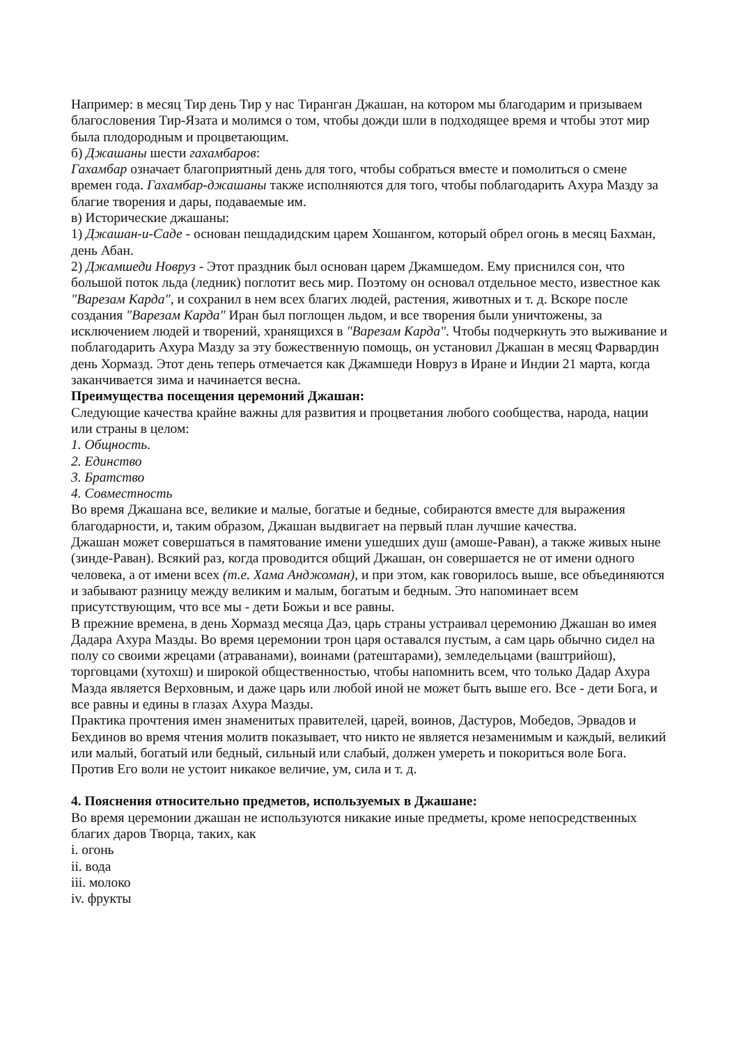Например: в месяц Тир день Тир у нас Тиранган Джашан, на котором мы благодарим и призываем благословения Тир-Язата и молимся о том, чтобы дожди шли в подходящее время и чтобы этот мир была плодородным и процветающим.
б) Джашаны шести гахамбаров:
Гахамбар означает благоприятный день для того, чтобы собраться вместе и помолиться о смене времен года. Гахамбар-джашаны также исполняются для того, чтобы поблагодарить Ахура Мазду за благие творения и дары, подаваемые им.
в) Исторические джашаны:
1) Джашан-и-Саде - основан пешдадидским царем Хошангом, который обрел огонь в месяц Бахман, день Абан.
2) Джамшеди Новруз - Этот праздник был основан царем Джамшедом. Ему приснился сон, что большой поток льда (ледник) поглотит весь мир. Поэтому он основал отдельное место, известное как "Варезам Карда", и сохранил в нем всех благих людей, растения, животных и т. д. Вскоре после создания "Варезам Карда" Иран был поглощен льдом, и все творения были уничтожены, за исключением людей и творений, хранящихся в "Варезам Карда". Чтобы подчеркнуть это выживание и поблагодарить Ахура Мазду за эту божественную помощь, он установил Джашан в месяц Фарвардин день Хормазд. Этот день теперь отмечается как Джамшеди Новруз в Иране и Индии 21 марта, когда заканчивается зима и начинается весна.
Преимущества посещения церемоний Джашан:
Следующие качества крайне важны для развития и процветания любого сообщества, народа, нации или страны в целом:
1. Общность.
2. Единство
3. Братство
4. Совместность
Во время Джашана все, великие и малые, богатые и бедные, собираются вместе для выражения благодарности, и, таким образом, Джашан выдвигает на первый план лучшие качества.
Джашан может совершаться в памятование имени ушедших душ (амоше-Раван), а также живых ныне (зинде-Раван). Всякий раз, когда проводится общий Джашан, он совершается не от имени одного человека, а от имени всех (т.е. Хама Анджоман), и при этом, как говорилось выше, все объединяются и забывают разницу между великим и малым, богатым и бедным. Это напоминает всем присутствующим, что все мы - дети Божьи и все равны.
В прежние времена, в день Хормазд месяца Даэ, царь страны устраивал церемонию Джашан во имея Дадара Ахура Мазды. Во время церемонии трон царя оставался пустым, а сам царь обычно сидел на полу со своими жрецами (атраванами), воинами (ратештарами), земледельцами (ваштрийош), торговцами (хутохш) и широкой общественностью, чтобы напомнить всем, что только Дадар Ахура Мазда является Верховным, и даже царь или любой иной не может быть выше его. Все - дети Бога, и все равны и едины в глазах Ахура Мазды.
Практика прочтения имен знаменитых правителей, царей, воинов, Дастуров, Мобедов, Эрвадов и Бехдинов во время чтения молитв показывает, что никто не является незаменимым и каждый, великий или малый, богатый или бедный, сильный или слабый, должен умереть и покориться воле Бога. Против Его воли не устоит никакое величие, ум, сила и т. д.
4. Пояснения относительно предметов, используемых в Джашане:
Во время церемонии джашан не используются никакие иные предметы, кроме непосредственных благих даров Творца, таких, как
i. огонь
ii. вода
iii. молоко
iv. фрукты